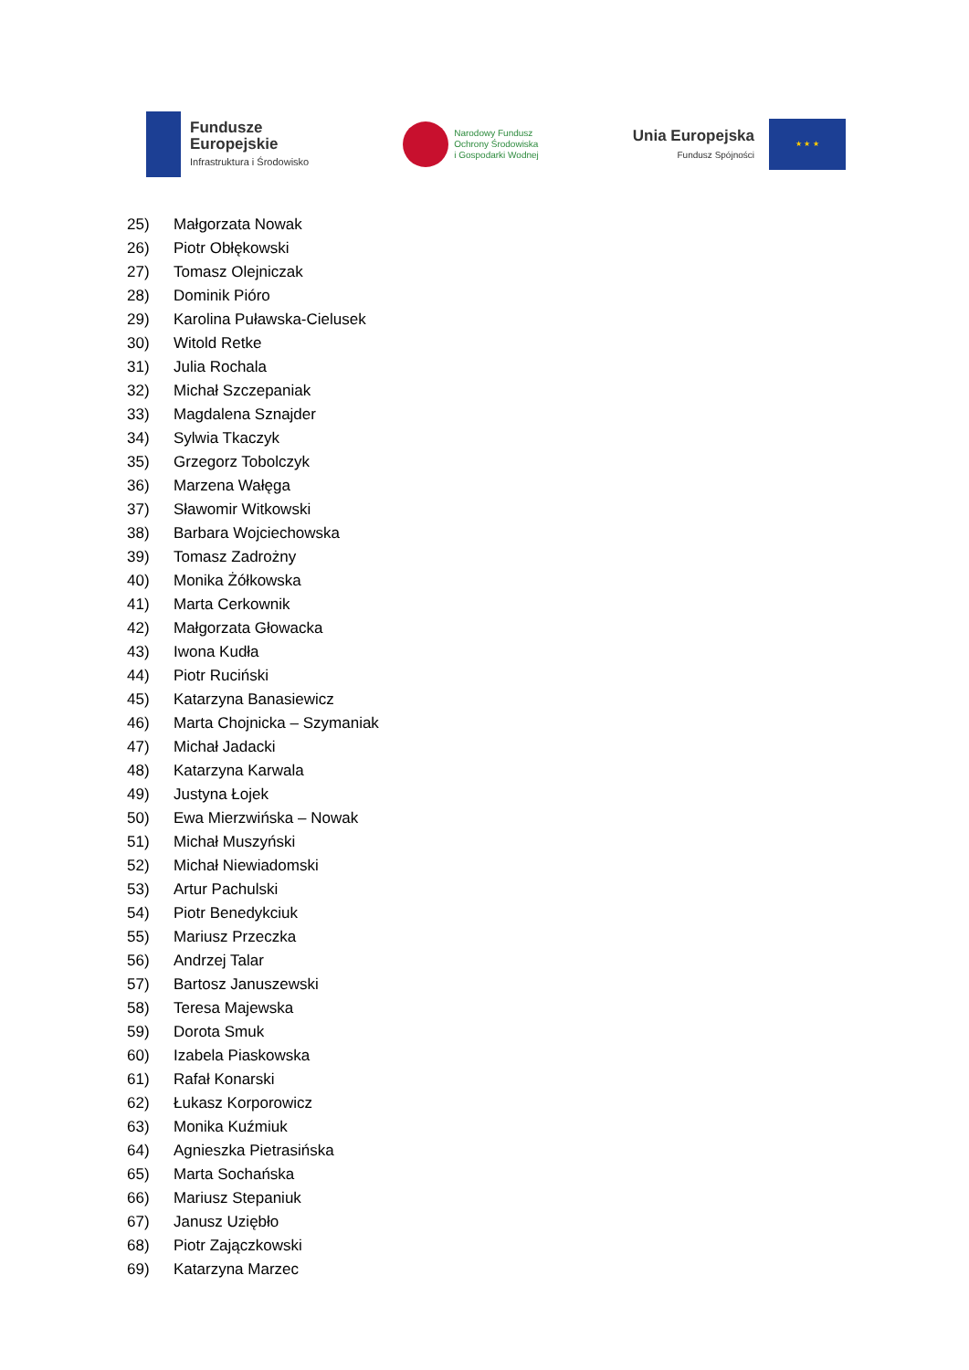Fundusze
Europejskie
Infrastruktura i Środowisko
Narodowy Fundusz
Ochrony Środowiska
i Gospodarki Wodnej
Unia Europejska
Fundusz Spójności
★ ★ ★
25) Małgorzata Nowak
26) Piotr Obłękowski
27) Tomasz Olejniczak
28) Dominik Pióro
29) Karolina Puławska-Cielusek
30) Witold Retke
31) Julia Rochala
32) Michał Szczepaniak
33) Magdalena Sznajder
34) Sylwia Tkaczyk
35) Grzegorz Tobolczyk
36) Marzena Wałęga
37) Sławomir Witkowski
38) Barbara Wojciechowska
39) Tomasz Zadrożny
40) Monika Żółkowska
41) Marta Cerkownik
42) Małgorzata Głowacka
43) Iwona Kudła
44) Piotr Ruciński
45) Katarzyna Banasiewicz
46) Marta Chojnicka – Szymaniak
47) Michał Jadacki
48) Katarzyna Karwala
49) Justyna Łojek
50) Ewa Mierzwińska – Nowak
51) Michał Muszyński
52) Michał Niewiadomski
53) Artur Pachulski
54) Piotr Benedykciuk
55) Mariusz Przeczka
56) Andrzej Talar
57) Bartosz Januszewski
58) Teresa Majewska
59) Dorota Smuk
60) Izabela Piaskowska
61) Rafał Konarski
62) Łukasz Korporowicz
63) Monika Kuźmiuk
64) Agnieszka Pietrasińska
65) Marta Sochańska
66) Mariusz Stepaniuk
67) Janusz Uziębło
68) Piotr Zajączkowski
69) Katarzyna Marzec